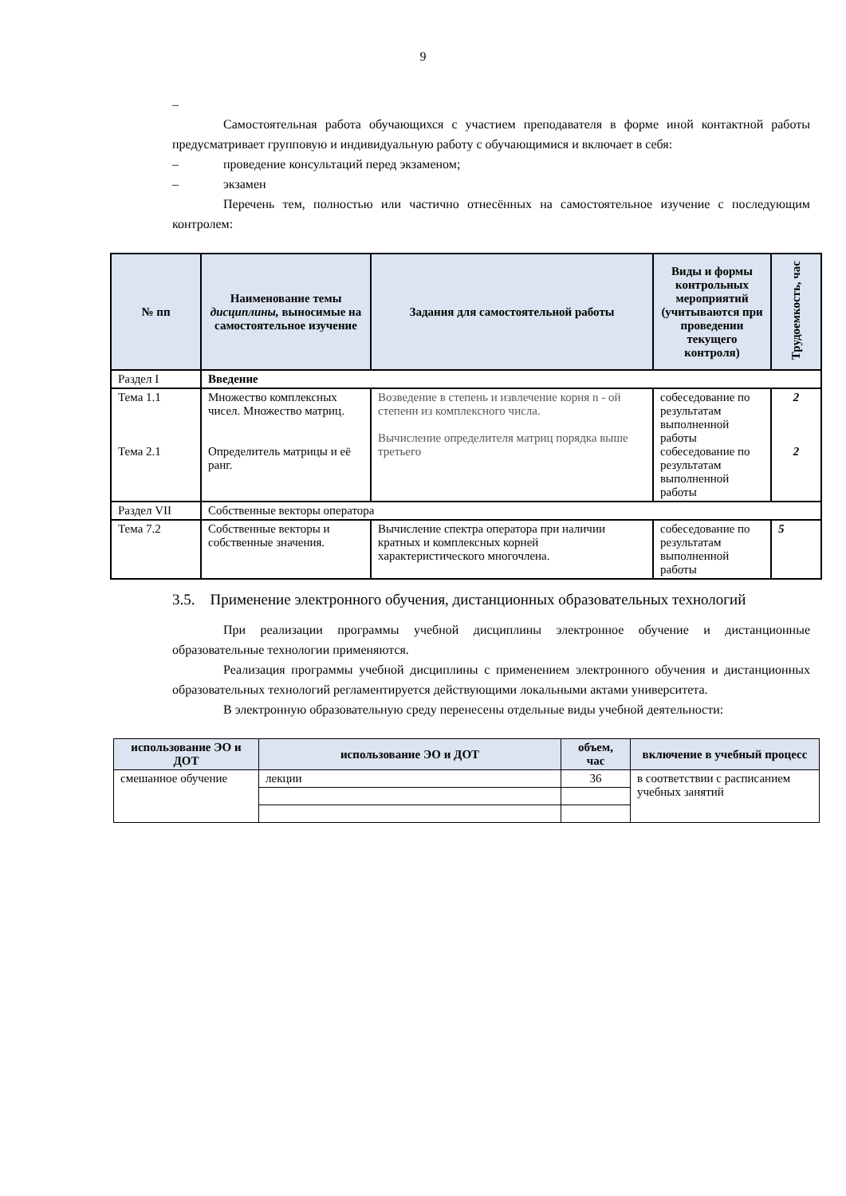9
–
Самостоятельная работа обучающихся с участием преподавателя в форме иной контактной работы предусматривает групповую и индивидуальную работу с обучающимися и включает в себя:
– проведение консультаций перед экзаменом;
– экзамен
Перечень тем, полностью или частично отнесённых на самостоятельное изучение с последующим контролем:
| № пп | Наименование темы дисциплины, выносимые на самостоятельное изучение | Задания для самостоятельной работы | Виды и формы контрольных мероприятий (учитываются при проведении текущего контроля) | Трудоемкость, час |
| --- | --- | --- | --- | --- |
| Раздел I | Введение | | | |
| Тема 1.1 Тема 2.1 | Множество комплексных чисел. Множество матриц. Определитель матрицы и её ранг. | Возведение в степень и извлечение корня n - ой степени из комплексного числа. Вычисление определителя матриц порядка выше третьего | собеседование по результатам выполненной работы собеседование по результатам выполненной работы | 2 2 |
| Раздел VII | Собственные векторы оператора | | | |
| Тема 7.2 | Собственные векторы и собственные значения. | Вычисление спектра оператора при наличии кратных и комплексных корней характеристического многочлена. | собеседование по результатам выполненной работы | 5 |
3.5. Применение электронного обучения, дистанционных образовательных технологий
При реализации программы учебной дисциплины электронное обучение и дистанционные образовательные технологии применяются.
Реализация программы учебной дисциплины с применением электронного обучения и дистанционных образовательных технологий регламентируется действующими локальными актами университета.
В электронную образовательную среду перенесены отдельные виды учебной деятельности:
| использование ЭО и ДОТ | использование ЭО и ДОТ | объем, час | включение в учебный процесс |
| --- | --- | --- | --- |
| смешанное обучение | лекции | 36 | в соответствии с расписанием учебных занятий |